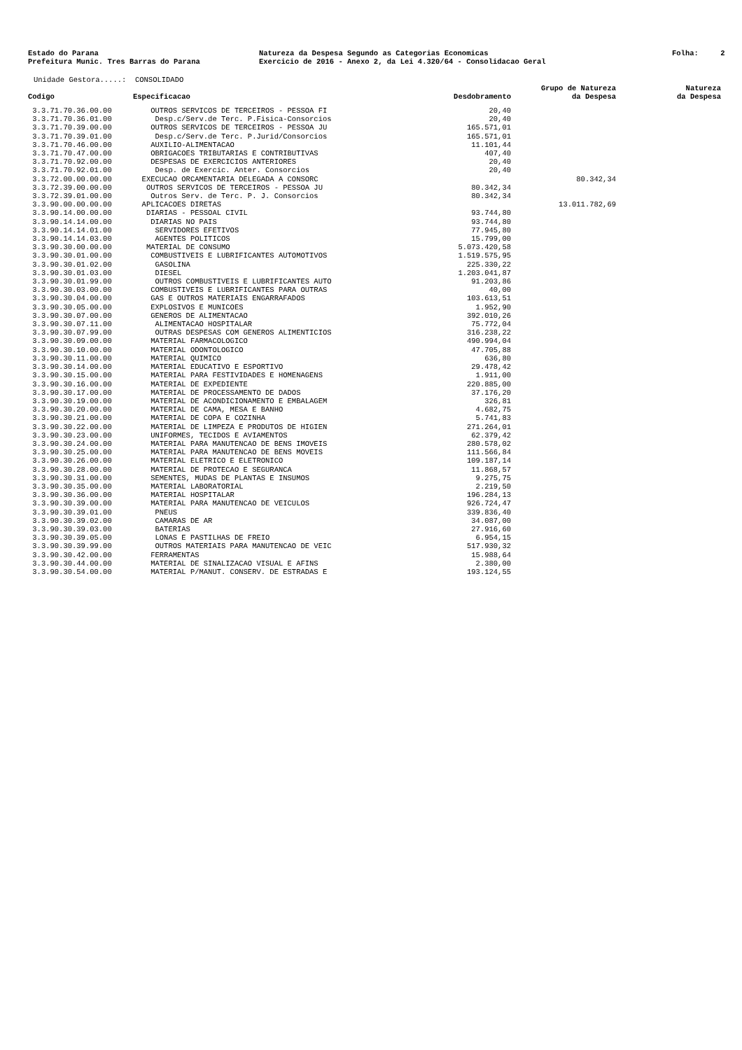Estado do Parana Natureza da Despesa Segundo as Categorias Economicas Folha: 2
Prefeitura Munic. Tres Barras do Parana Exercicio de 2016 - Anexo 2, da Lei 4.320/64 - Consolidacao Geral
Unidade Gestora.....: CONSOLIDADO
| Codigo | Especificacao | Desdobramento | Grupo de Natureza da Despesa | Natureza da Despesa |
| --- | --- | --- | --- | --- |
| 3.3.71.70.36.00.00 | OUTROS SERVICOS DE TERCEIROS - PESSOA FI | 20,40 | | |
| 3.3.71.70.36.01.00 | Desp.c/Serv.de Terc. P.Fisica-Consorcios | 20,40 | | |
| 3.3.71.70.39.00.00 | OUTROS SERVICOS DE TERCEIROS - PESSOA JU | 165.571,01 | | |
| 3.3.71.70.39.01.00 | Desp.c/Serv.de Terc. P.Jurid/Consorcios | 165.571,01 | | |
| 3.3.71.70.46.00.00 | AUXILIO-ALIMENTACAO | 11.101,44 | | |
| 3.3.71.70.47.00.00 | OBRIGACOES TRIBUTARIAS E CONTRIBUTIVAS | 407,40 | | |
| 3.3.71.70.92.00.00 | DESPESAS DE EXERCICIOS ANTERIORES | 20,40 | | |
| 3.3.71.70.92.01.00 | Desp. de Exercic. Anter. Consorcios | 20,40 | | |
| 3.3.72.00.00.00.00 | EXECUCAO ORCAMENTARIA DELEGADA A CONSORC | | 80.342,34 | |
| 3.3.72.39.00.00.00 | OUTROS SERVICOS DE TERCEIROS - PESSOA JU | 80.342,34 | | |
| 3.3.72.39.01.00.00 | Outros Serv. de Terc. P. J. Consorcios | 80.342,34 | | |
| 3.3.90.00.00.00.00 | APLICACOES DIRETAS | | 13.011.782,69 | |
| 3.3.90.14.00.00.00 | DIARIAS - PESSOAL CIVIL | 93.744,80 | | |
| 3.3.90.14.14.00.00 | DIARIAS NO PAIS | 93.744,80 | | |
| 3.3.90.14.14.01.00 | SERVIDORES EFETIVOS | 77.945,80 | | |
| 3.3.90.14.14.03.00 | AGENTES POLITICOS | 15.799,00 | | |
| 3.3.90.30.00.00.00 | MATERIAL DE CONSUMO | 5.073.420,58 | | |
| 3.3.90.30.01.00.00 | COMBUSTIVEIS E LUBRIFICANTES AUTOMOTIVOS | 1.519.575,95 | | |
| 3.3.90.30.01.02.00 | GASOLINA | 225.330,22 | | |
| 3.3.90.30.01.03.00 | DIESEL | 1.203.041,87 | | |
| 3.3.90.30.01.99.00 | OUTROS COMBUSTIVEIS E LUBRIFICANTES AUTO | 91.203,86 | | |
| 3.3.90.30.03.00.00 | COMBUSTIVEIS E LUBRIFICANTES PARA OUTRAS | 40,00 | | |
| 3.3.90.30.04.00.00 | GAS E OUTROS MATERIAIS ENGARRAFADOS | 103.613,51 | | |
| 3.3.90.30.05.00.00 | EXPLOSIVOS E MUNICOES | 1.952,90 | | |
| 3.3.90.30.07.00.00 | GENEROS DE ALIMENTACAO | 392.010,26 | | |
| 3.3.90.30.07.11.00 | ALIMENTACAO HOSPITALAR | 75.772,04 | | |
| 3.3.90.30.07.99.00 | OUTRAS DESPESAS COM GENEROS ALIMENTICIOS | 316.238,22 | | |
| 3.3.90.30.09.00.00 | MATERIAL FARMACOLOGICO | 490.994,04 | | |
| 3.3.90.30.10.00.00 | MATERIAL ODONTOLOGICO | 47.705,88 | | |
| 3.3.90.30.11.00.00 | MATERIAL QUIMICO | 636,80 | | |
| 3.3.90.30.14.00.00 | MATERIAL EDUCATIVO E ESPORTIVO | 29.478,42 | | |
| 3.3.90.30.15.00.00 | MATERIAL PARA FESTIVIDADES E HOMENAGENS | 1.911,00 | | |
| 3.3.90.30.16.00.00 | MATERIAL DE EXPEDIENTE | 220.885,00 | | |
| 3.3.90.30.17.00.00 | MATERIAL DE PROCESSAMENTO DE DADOS | 37.176,20 | | |
| 3.3.90.30.19.00.00 | MATERIAL DE ACONDICIONAMENTO E EMBALAGEM | 326,81 | | |
| 3.3.90.30.20.00.00 | MATERIAL DE CAMA, MESA E BANHO | 4.682,75 | | |
| 3.3.90.30.21.00.00 | MATERIAL DE COPA E COZINHA | 5.741,83 | | |
| 3.3.90.30.22.00.00 | MATERIAL DE LIMPEZA E PRODUTOS DE HIGIEN | 271.264,01 | | |
| 3.3.90.30.23.00.00 | UNIFORMES, TECIDOS E AVIAMENTOS | 62.379,42 | | |
| 3.3.90.30.24.00.00 | MATERIAL PARA MANUTENCAO DE BENS IMOVEIS | 280.578,02 | | |
| 3.3.90.30.25.00.00 | MATERIAL PARA MANUTENCAO DE BENS MOVEIS | 111.566,84 | | |
| 3.3.90.30.26.00.00 | MATERIAL ELETRICO E ELETRONICO | 109.187,14 | | |
| 3.3.90.30.28.00.00 | MATERIAL DE PROTECAO E SEGURANCA | 11.868,57 | | |
| 3.3.90.30.31.00.00 | SEMENTES, MUDAS DE PLANTAS E INSUMOS | 9.275,75 | | |
| 3.3.90.30.35.00.00 | MATERIAL LABORATORIAL | 2.219,50 | | |
| 3.3.90.30.36.00.00 | MATERIAL HOSPITALAR | 196.284,13 | | |
| 3.3.90.30.39.00.00 | MATERIAL PARA MANUTENCAO DE VEICULOS | 926.724,47 | | |
| 3.3.90.30.39.01.00 | PNEUS | 339.836,40 | | |
| 3.3.90.30.39.02.00 | CAMARAS DE AR | 34.087,00 | | |
| 3.3.90.30.39.03.00 | BATERIAS | 27.916,60 | | |
| 3.3.90.30.39.05.00 | LONAS E PASTILHAS DE FREIO | 6.954,15 | | |
| 3.3.90.30.39.99.00 | OUTROS MATERIAIS PARA MANUTENCAO DE VEIC | 517.930,32 | | |
| 3.3.90.30.42.00.00 | FERRAMENTAS | 15.988,64 | | |
| 3.3.90.30.44.00.00 | MATERIAL DE SINALIZACAO VISUAL E AFINS | 2.380,00 | | |
| 3.3.90.30.54.00.00 | MATERIAL P/MANUT. CONSERV. DE ESTRADAS E | 193.124,55 | | |